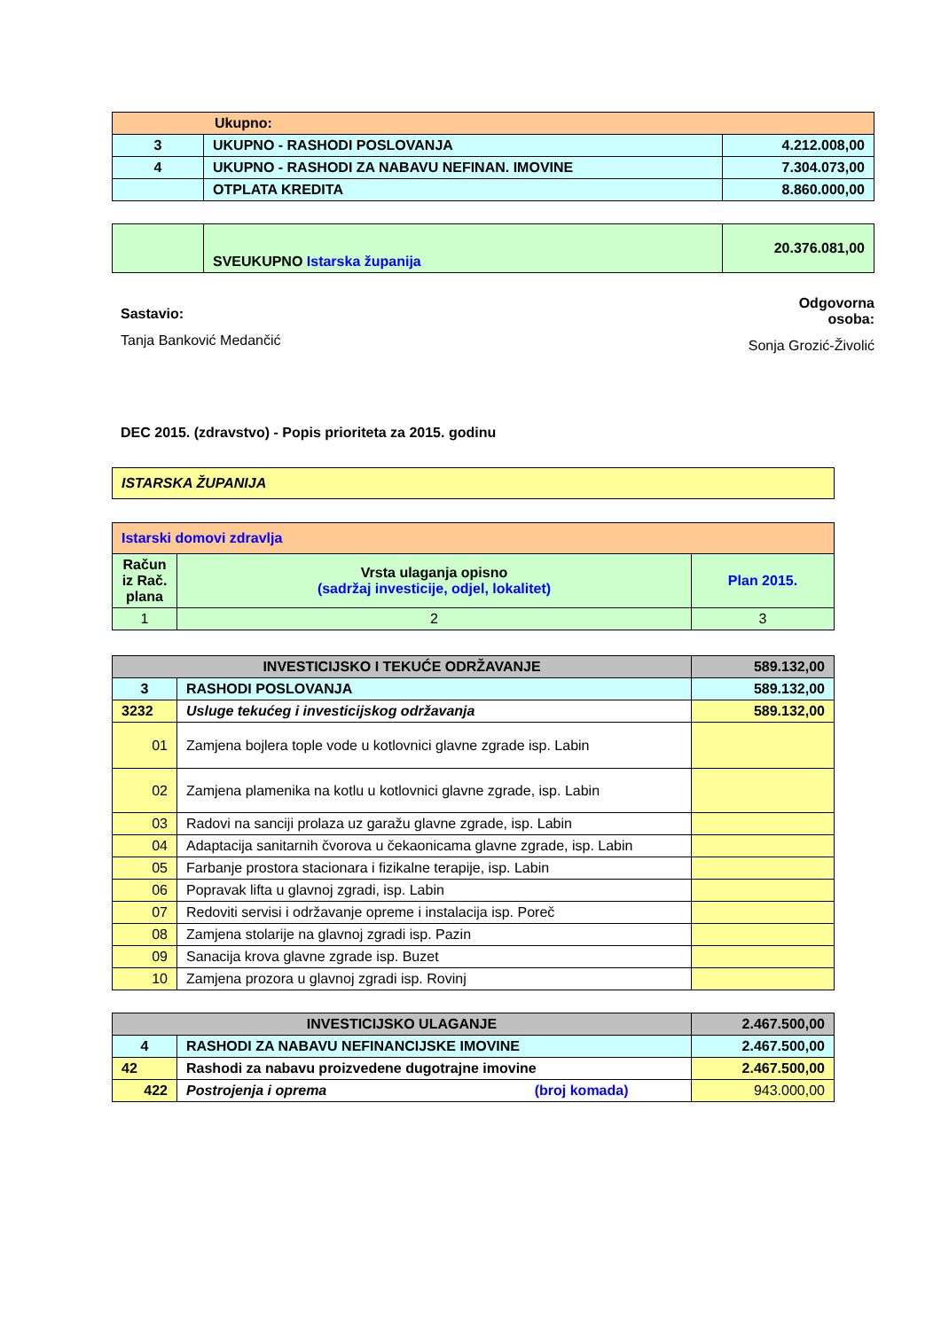| Ukupno: | | |
| 3 | UKUPNO - RASHODI POSLOVANJA | 4.212.008,00 |
| 4 | UKUPNO - RASHODI ZA NABAVU NEFINAN. IMOVINE | 7.304.073,00 |
| | OTPLATA KREDITA | 8.860.000,00 |
| | SVEUKUPNO Istarska županija | 20.376.081,00 |
Sastavio:
Tanja Banković Medančić
Odgovorna
osoba:
Sonja Grozić-Živolić
DEC 2015. (zdravstvo) - Popis prioriteta za 2015. godinu
| ISTARSKA ŽUPANIJA |
| Istarski domovi zdravlja | | |
| Račun iz Rač. plana | Vrsta ulaganja opisno (sadržaj investicije, odjel, lokalitet) | Plan 2015. |
| 1 | 2 | 3 |
| INVESTICIJSKO I TEKUĆE ODRŽAVANJE | | 589.132,00 |
| 3 | RASHODI POSLOVANJA | 589.132,00 |
| 3232 | Usluge tekućeg i investicijskog održavanja | 589.132,00 |
| 01 | Zamjena bojlera tople vode u kotlovnici glavne zgrade isp. Labin | |
| 02 | Zamjena plamenika na kotlu u kotlovnici glavne zgrade, isp. Labin | |
| 03 | Radovi na sanciji prolaza uz garažu glavne zgrade, isp. Labin | |
| 04 | Adaptacija sanitarnih čvorova u čekaonicama glavne zgrade, isp. Labin | |
| 05 | Farbanje prostora stacionara i fizikalne terapije, isp. Labin | |
| 06 | Popravak lifta u glavnoj zgradi, isp. Labin | |
| 07 | Redoviti servisi i održavanje opreme i instalacija isp. Poreč | |
| 08 | Zamjena stolarije na glavnoj zgradi isp. Pazin | |
| 09 | Sanacija krova glavne zgrade isp. Buzet | |
| 10 | Zamjena prozora u glavnoj zgradi isp. Rovinj | |
| INVESTICIJSKO ULAGANJE | | 2.467.500,00 |
| 4 | RASHODI ZA NABAVU NEFINANCIJSKE IMOVINE | 2.467.500,00 |
| 42 | Rashodi za nabavu proizvedene dugotrajne imovine | 2.467.500,00 |
| 422 | Postrojenja i oprema (broj komada) | 943.000,00 |